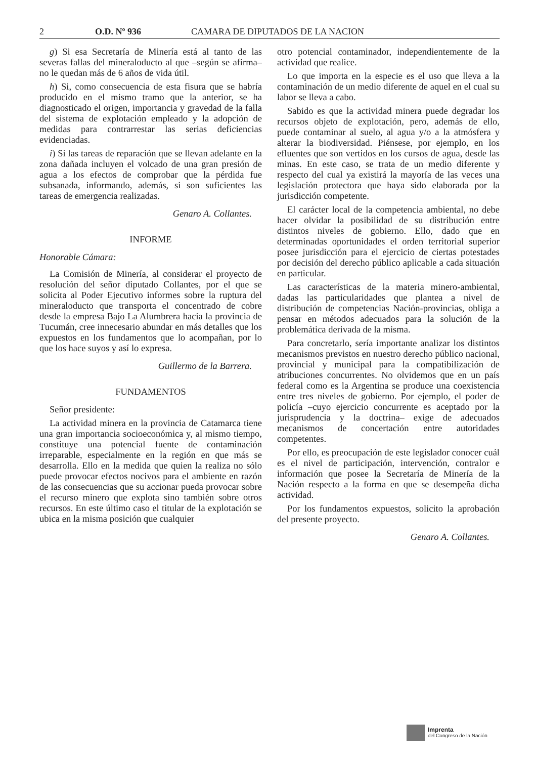2 O.D. Nº 936 CAMARA DE DIPUTADOS DE LA NACION
g) Si esa Secretaría de Minería está al tanto de las severas fallas del mineraloducto al que –según se afirma– no le quedan más de 6 años de vida útil.
h) Si, como consecuencia de esta fisura que se habría producido en el mismo tramo que la anterior, se ha diagnosticado el origen, importancia y gravedad de la falla del sistema de explotación empleado y la adopción de medidas para contrarrestar las serias deficiencias evidenciadas.
i) Si las tareas de reparación que se llevan adelante en la zona dañada incluyen el volcado de una gran presión de agua a los efectos de comprobar que la pérdida fue subsanada, informando, además, si son suficientes las tareas de emergencia realizadas.
Genaro A. Collantes.
INFORME
Honorable Cámara:
La Comisión de Minería, al considerar el proyecto de resolución del señor diputado Collantes, por el que se solicita al Poder Ejecutivo informes sobre la ruptura del mineraloducto que transporta el concentrado de cobre desde la empresa Bajo La Alumbrera hacia la provincia de Tucumán, cree innecesario abundar en más detalles que los expuestos en los fundamentos que lo acompañan, por lo que los hace suyos y así lo expresa.
Guillermo de la Barrera.
FUNDAMENTOS
Señor presidente:
La actividad minera en la provincia de Catamarca tiene una gran importancia socioeconómica y, al mismo tiempo, constituye una potencial fuente de contaminación irreparable, especialmente en la región en que más se desarrolla. Ello en la medida que quien la realiza no sólo puede provocar efectos nocivos para el ambiente en razón de las consecuencias que su accionar pueda provocar sobre el recurso minero que explota sino también sobre otros recursos. En este último caso el titular de la explotación se ubica en la misma posición que cualquier
otro potencial contaminador, independientemente de la actividad que realice.
Lo que importa en la especie es el uso que lleva a la contaminación de un medio diferente de aquel en el cual su labor se lleva a cabo.
Sabido es que la actividad minera puede degradar los recursos objeto de explotación, pero, además de ello, puede contaminar al suelo, al agua y/o a la atmósfera y alterar la biodiversidad. Piénsese, por ejemplo, en los efluentes que son vertidos en los cursos de agua, desde las minas. En este caso, se trata de un medio diferente y respecto del cual ya existirá la mayoría de las veces una legislación protectora que haya sido elaborada por la jurisdicción competente.
El carácter local de la competencia ambiental, no debe hacer olvidar la posibilidad de su distribución entre distintos niveles de gobierno. Ello, dado que en determinadas oportunidades el orden territorial superior posee jurisdicción para el ejercicio de ciertas potestades por decisión del derecho público aplicable a cada situación en particular.
Las características de la materia minero-ambiental, dadas las particularidades que plantea a nivel de distribución de competencias Nación-provincias, obliga a pensar en métodos adecuados para la solución de la problemática derivada de la misma.
Para concretarlo, sería importante analizar los distintos mecanismos previstos en nuestro derecho público nacional, provincial y municipal para la compatibilización de atribuciones concurrentes. No olvidemos que en un país federal como es la Argentina se produce una coexistencia entre tres niveles de gobierno. Por ejemplo, el poder de policía –cuyo ejercicio concurrente es aceptado por la jurisprudencia y la doctrina– exige de adecuados mecanismos de concertación entre autoridades competentes.
Por ello, es preocupación de este legislador conocer cuál es el nivel de participación, intervención, contralor e información que posee la Secretaría de Minería de la Nación respecto a la forma en que se desempeña dicha actividad.
Por los fundamentos expuestos, solicito la aprobación del presente proyecto.
Genaro A. Collantes.
Imprenta
del Congreso de la Nación